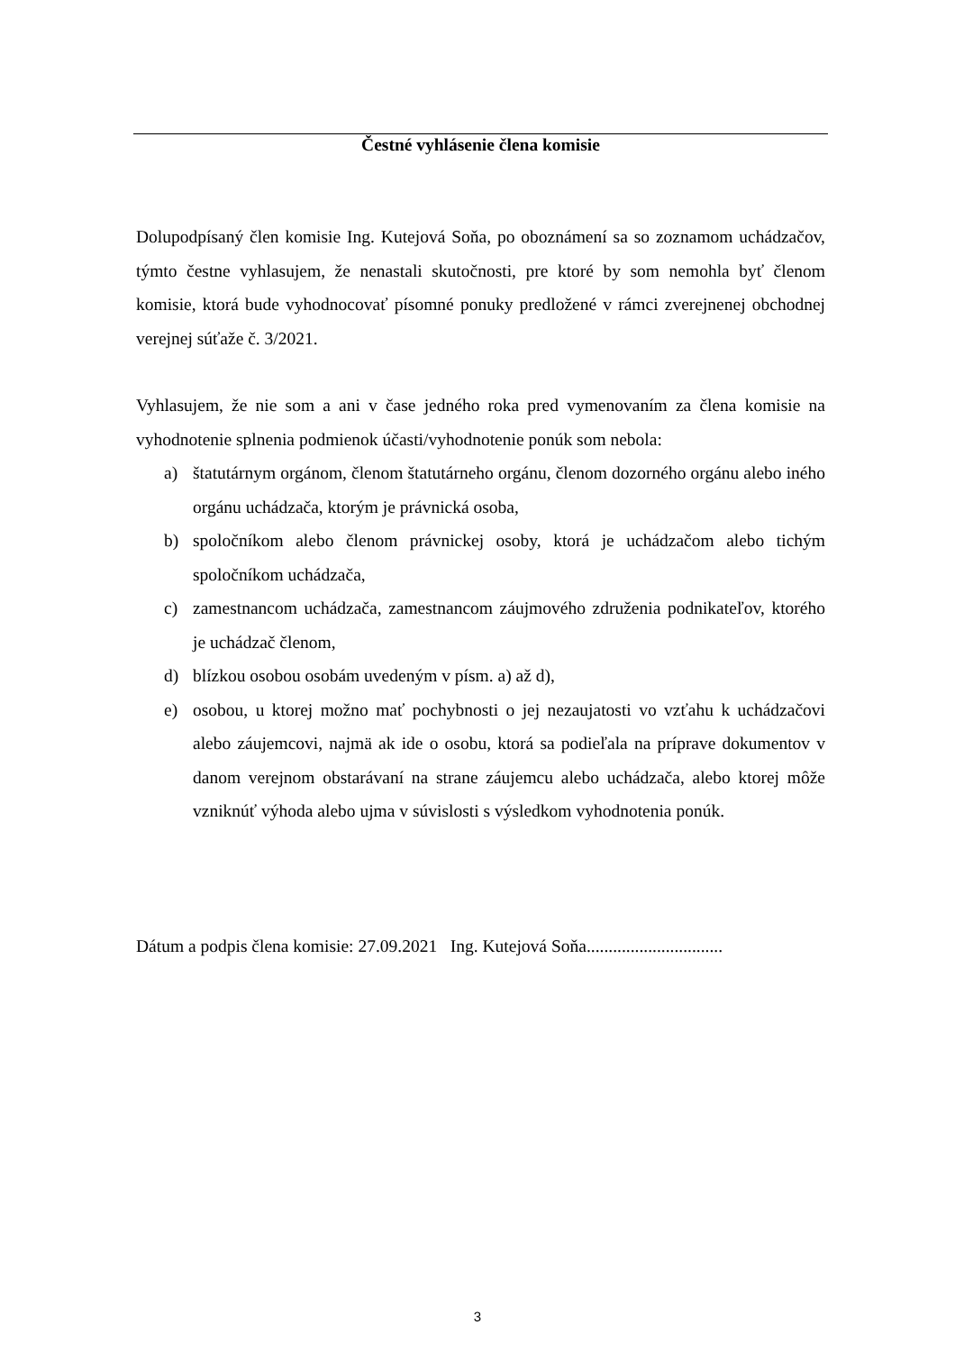Čestné vyhlásenie člena komisie
Dolupodpísaný člen komisie Ing. Kutejová Soňa, po oboznámení sa so zoznamom uchádzačov, týmto čestne vyhlasujem, že nenastali skutočnosti, pre ktoré by som nemohla byť členom komisie, ktorá bude vyhodnocovať písomné ponuky predložené v rámci zverejnenej obchodnej verejnej súťaže č. 3/2021.
Vyhlasujem, že nie som a ani v čase jedného roka pred vymenovaním za člena komisie na vyhodnotenie splnenia podmienok účasti/vyhodnotenie ponúk som nebola:
a) štatutárnym orgánom, členom štatutárneho orgánu, členom dozorného orgánu alebo iného orgánu uchádzača, ktorým je právnická osoba,
b) spoločníkom alebo členom právnickej osoby, ktorá je uchádzačom alebo tichým spoločníkom uchádzača,
c) zamestnancom uchádzača, zamestnancom záujmového združenia podnikateľov, ktorého je uchádzač členom,
d) blízkou osobou osobám uvedeným v písm. a) až d),
e) osobou, u ktorej možno mať pochybnosti o jej nezaujatosti vo vzťahu k uchádzačovi alebo záujemcovi, najmä ak ide o osobu, ktorá sa podieľala na príprave dokumentov v danom verejnom obstarávaní na strane záujemcu alebo uchádzača, alebo ktorej môže vzniknúť výhoda alebo ujma v súvislosti s výsledkom vyhodnotenia ponúk.
Dátum a podpis člena komisie: 27.09.2021 Ing. Kutejová Soňa...............................
3